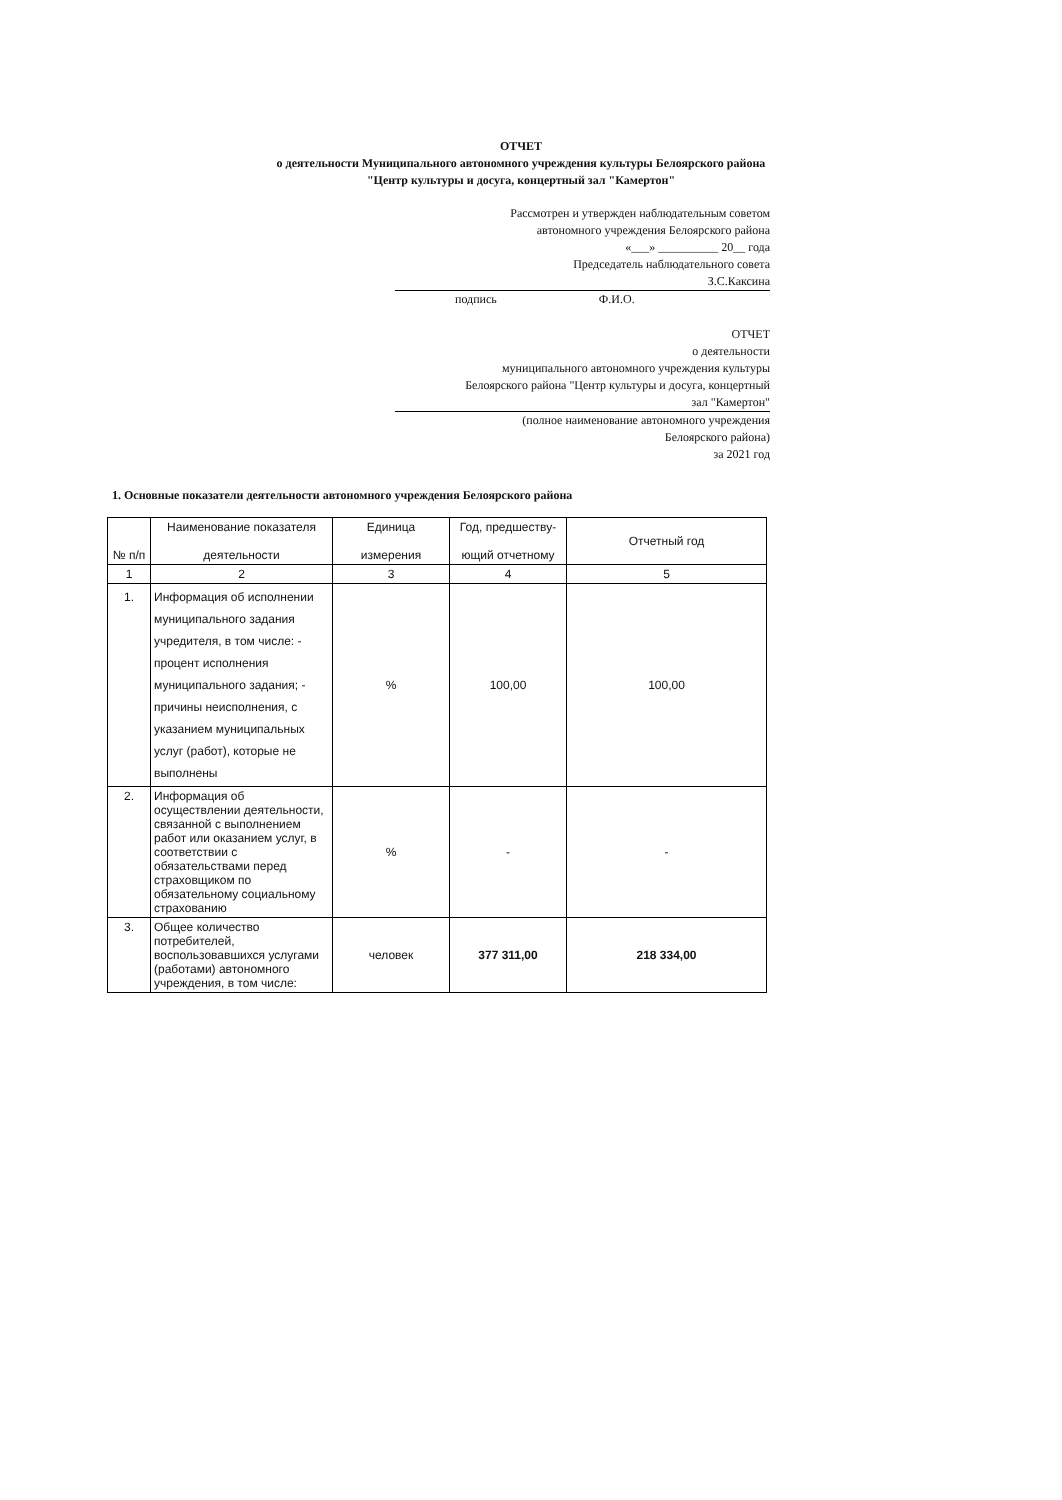ОТЧЕТ
о деятельности Муниципального автономного учреждения культуры Белоярского района
"Центр культуры и досуга, концертный зал "Камертон"
Рассмотрен и утвержден наблюдательным советом
автономного учреждения Белоярского района
«___» __________ 20__ года
Председатель наблюдательного совета
З.С.Каксина
подпись Ф.И.О.
ОТЧЕТ
о деятельности
муниципального автономного учреждения культуры
Белоярского района "Центр культуры и досуга, концертный
зал "Камертон"
(полное наименование автономного учреждения
Белоярского района)
за 2021 год
1. Основные показатели деятельности автономного учреждения Белоярского района
| № п/п | Наименование показателя деятельности | Единица измерения | Год, предшеству- ющий отчетному | Отчетный год |
| --- | --- | --- | --- | --- |
| 1 | 2 | 3 | 4 | 5 |
| 1. | Информация об исполнении муниципального задания учредителя, в том числе: - процент исполнения муниципального задания; - причины неисполнения, с указанием муниципальных услуг (работ), которые не выполнены | % | 100,00 | 100,00 |
| 2. | Информация об осуществлении деятельности, связанной с выполнением работ или оказанием услуг, в соответствии с обязательствами перед страховщиком по обязательному социальному страхованию | % | - | - |
| 3. | Общее количество потребителей, воспользовавшихся услугами (работами) автономного учреждения, в том числе: | человек | 377 311,00 | 218 334,00 |